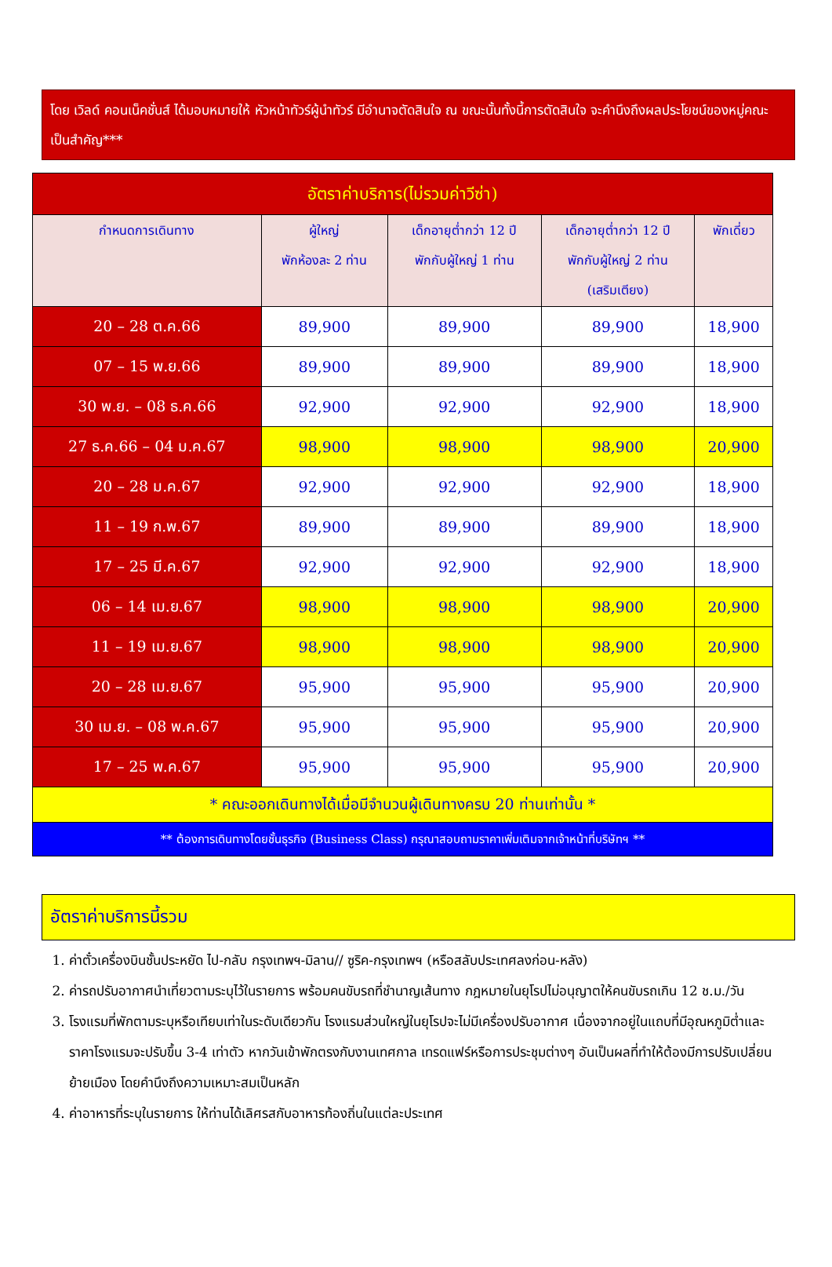โดย เวิลด์ คอนเน็คชั่นส์ ได้มอบหมายให้ หัวหน้าทัวร์ผู้นำทัวร์ มีอำนาจตัดสินใจ ณ ขณะนั้นทั้งนี้การตัดสินใจ จะคำนึงถึงผลประโยชน์ของหมู่คณะเป็นสำคัญ***
| อัตราค่าบริการ(ไม่รวมค่าวีซ่า) | | | | |
| --- | --- | --- | --- | --- |
| กำหนดการเดินทาง | ผู้ใหญ่ พักห้องละ 2 ท่าน | เด็กอายุต่ำกว่า 12 ปี พักกับผู้ใหญ่ 1 ท่าน | เด็กอายุต่ำกว่า 12 ปี พักกับผู้ใหญ่ 2 ท่าน (เสริมเตียง) | พักเดี่ยว |
| 20 – 28 ต.ค.66 | 89,900 | 89,900 | 89,900 | 18,900 |
| 07 – 15 พ.ย.66 | 89,900 | 89,900 | 89,900 | 18,900 |
| 30 พ.ย. – 08 ธ.ค.66 | 92,900 | 92,900 | 92,900 | 18,900 |
| 27 ธ.ค.66 – 04 ม.ค.67 | 98,900 | 98,900 | 98,900 | 20,900 |
| 20 – 28 ม.ค.67 | 92,900 | 92,900 | 92,900 | 18,900 |
| 11 – 19 ก.พ.67 | 89,900 | 89,900 | 89,900 | 18,900 |
| 17 – 25 มี.ค.67 | 92,900 | 92,900 | 92,900 | 18,900 |
| 06 – 14 เม.ย.67 | 98,900 | 98,900 | 98,900 | 20,900 |
| 11 – 19 เม.ย.67 | 98,900 | 98,900 | 98,900 | 20,900 |
| 20 – 28 เม.ย.67 | 95,900 | 95,900 | 95,900 | 20,900 |
| 30 เม.ย. – 08 พ.ค.67 | 95,900 | 95,900 | 95,900 | 20,900 |
| 17 – 25 พ.ค.67 | 95,900 | 95,900 | 95,900 | 20,900 |
| * คณะออกเดินทางได้เมื่อมีจำนวนผู้เดินทางครบ 20 ท่านเท่านั้น * | | | | |
| ** ต้องการเดินทางโดยชั้นธุรกิจ (Business Class) กรุณาสอบถามราคาเพิ่มเติมจากเจ้าหน้าที่บริษัทฯ ** | | | | |
อัตราค่าบริการนี้รวม
1. ค่าตั๋วเครื่องบินชั้นประหยัด ไป-กลับ กรุงเทพฯ-มิลาน// ซูริค-กรุงเทพฯ (หรือสลับประเทศลงก่อน-หลัง)
2. ค่ารถปรับอากาศนำเที่ยวตามระบุไว้ในรายการ พร้อมคนขับรถที่ชำนาญเส้นทาง กฎหมายในยุโรปไม่อนุญาตให้คนขับรถเกิน 12 ช.ม./วัน
3. โรงแรมที่พักตามระบุหรือเทียบเท่าในระดับเดียวกัน โรงแรมส่วนใหญ่ในยุโรปจะไม่มีเครื่องปรับอากาศ เนื่องจากอยู่ในแถบที่มีอุณหภูมิต่ำและราคาโรงแรมจะปรับขึ้น 3-4 เท่าตัว หากวันเข้าพักตรงกับงานเทศกาล เทรดแฟร์หรือการประชุมต่างๆ อันเป็นผลที่ทำให้ต้องมีการปรับเปลี่ยนย้ายเมือง โดยคำนึงถึงความเหมาะสมเป็นหลัก
4. ค่าอาหารที่ระบุในรายการ ให้ท่านได้เลิศรสกับอาหารท้องถิ่นในแต่ละประเทศ